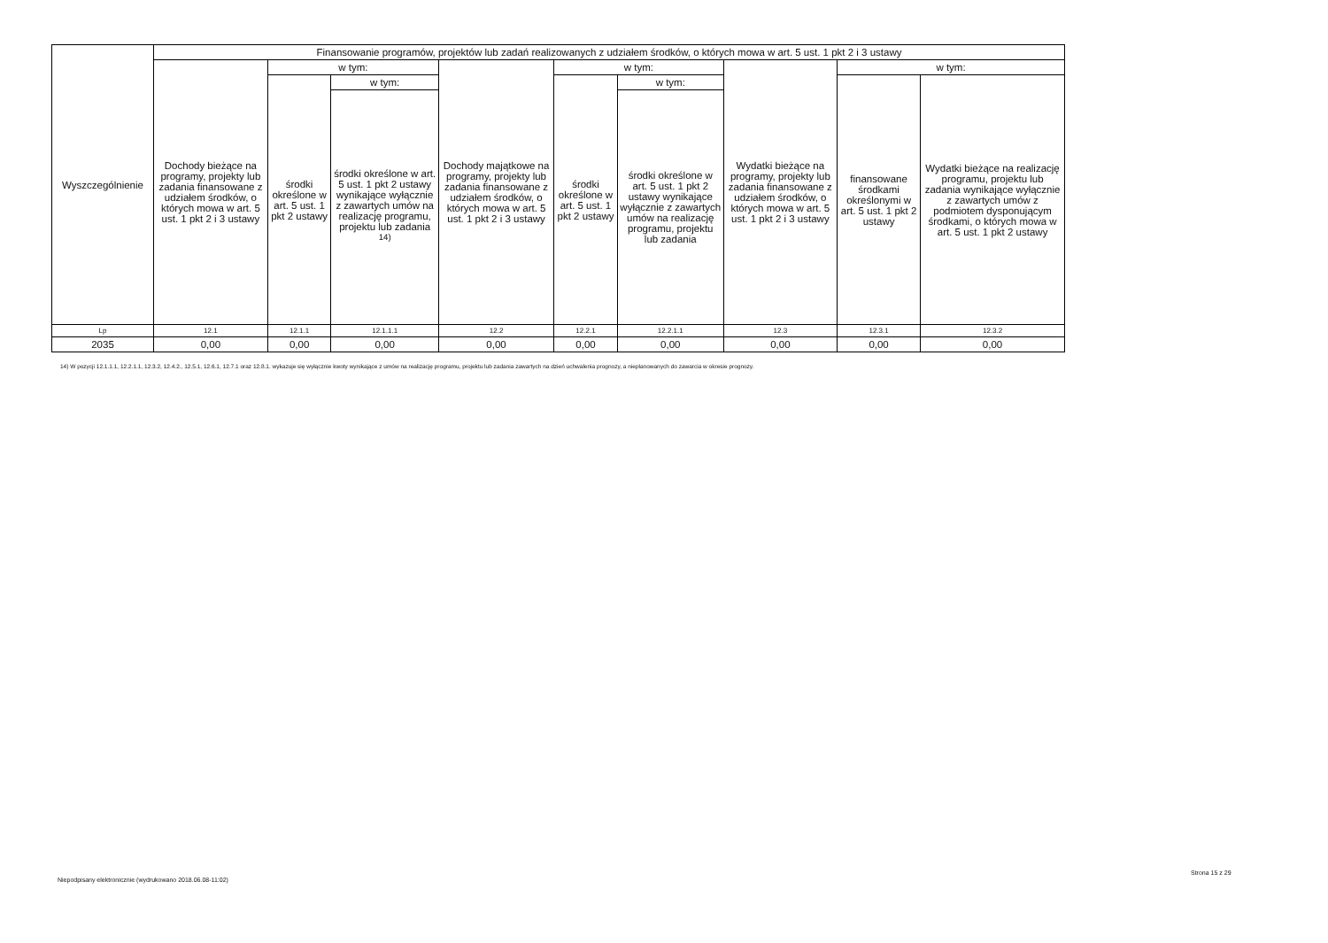| Wyszczególnienie | Finansowanie programów, projektów lub zadań realizowanych z udziałem środków, o których mowa w art. 5 ust. 1 pkt 2 i 3 ustawy | | | | | | | | |
| --- | --- | --- | --- | --- | --- | --- | --- | --- | --- |
| | Dochody bieżące na programy, projekty lub zadania finansowane z udziałem środków, o których mowa w art. 5 ust. 1 pkt 2 i 3 ustawy | w tym: | | Dochody majątkowe na programy, projekty lub zadania finansowane z udziałem środków, o których mowa w art. 5 ust. 1 pkt 2 i 3 ustawy | w tym: | | Wydatki bieżące na programy, projekty lub zadania finansowane z udziałem środków, o których mowa w art. 5 ust. 1 pkt 2 i 3 ustawy | w tym: | |
| | | środki określone w art. 5 ust. 1 pkt 2 ustawy | w tym: | | środki określone w art. 5 ust. 1 pkt 2 ustawy | w tym: | | finansowane środkami określonymi w art. 5 ust. 1 pkt 2 ustawy | Wydatki bieżące na realizację programu, projektu lub zadania wynikające wyłącznie z zawartych umów z podmiotem dysponującym środkami, o których mowa w art. 5 ust. 1 pkt 2 ustawy |
| | | | środki określone w art. 5 ust. 1 pkt 2 ustawy wynikające wyłącznie z zawartych umów na realizację programu, projektu lub zadania <sup>14)</sup> | | | środki określone w art. 5 ust. 1 pkt 2 ustawy wynikające wyłącznie z zawartych umów na realizację programu, projektu lub zadania | | | |
| Lp | 12.1 | 12.1.1 | 12.1.1.1 | 12.2 | 12.2.1 | 12.2.1.1 | 12.3 | 12.3.1 | 12.3.2 |
| 2035 | 0,00 | 0,00 | 0,00 | 0,00 | 0,00 | 0,00 | 0,00 | 0,00 | 0,00 |
14) W pozycji 12.1.1.1, 12.2.1.1, 12.3.2, 12.4.2., 12.5.1, 12.6.1, 12.7.1 oraz 12.8.1. wykazuje się wyłącznie kwoty wynikające z umów na realizację programu, projektu lub zadania zawartych na dzień uchwalenia prognozy, a nieplanowanych do zawarcia w okresie prognozy.
Niepodpisany elektronicznie (wydrukowano 2018.06.08-11:02)
Strona 15 z 29